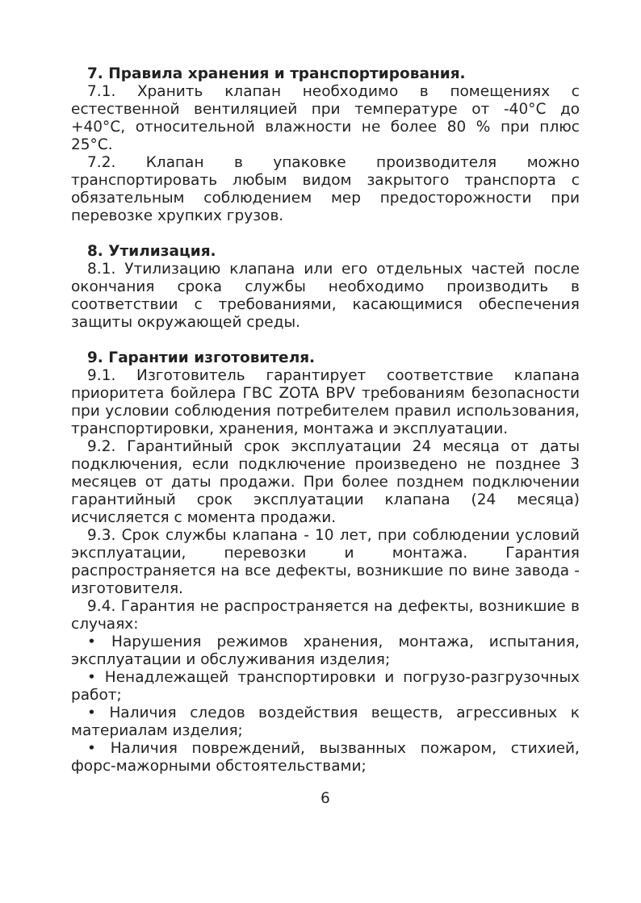7. Правила хранения и транспортирования.
7.1. Хранить клапан необходимо в помещениях с естественной вентиляцией при температуре от -40°С до +40°С, относительной влажности не более 80 % при плюс 25°С.
7.2. Клапан в упаковке производителя можно транспортировать любым видом закрытого транспорта с обязательным соблюдением мер предосторожности при перевозке хрупких грузов.
8. Утилизация.
8.1. Утилизацию клапана или его отдельных частей после окончания срока службы необходимо производить в соответствии с требованиями, касающимися обеспечения защиты окружающей среды.
9. Гарантии изготовителя.
9.1. Изготовитель гарантирует соответствие клапана приоритета бойлера ГВС ZOTA BPV требованиям безопасности при условии соблюдения потребителем правил использования, транспортировки, хранения, монтажа и эксплуатации.
9.2. Гарантийный срок эксплуатации 24 месяца от даты подключения, если подключение произведено не позднее 3 месяцев от даты продажи. При более позднем подключении гарантийный срок эксплуатации клапана (24 месяца) исчисляется с момента продажи.
9.3. Срок службы клапана - 10 лет, при соблюдении условий эксплуатации, перевозки и монтажа. Гарантия распространяется на все дефекты, возникшие по вине завода - изготовителя.
9.4. Гарантия не распространяется на дефекты, возникшие в случаях:
• Нарушения режимов хранения, монтажа, испытания, эксплуатации и обслуживания изделия;
• Ненадлежащей транспортировки и погрузо-разгрузочных работ;
• Наличия следов воздействия веществ, агрессивных к материалам изделия;
• Наличия повреждений, вызванных пожаром, стихией, форс-мажорными обстоятельствами;
6